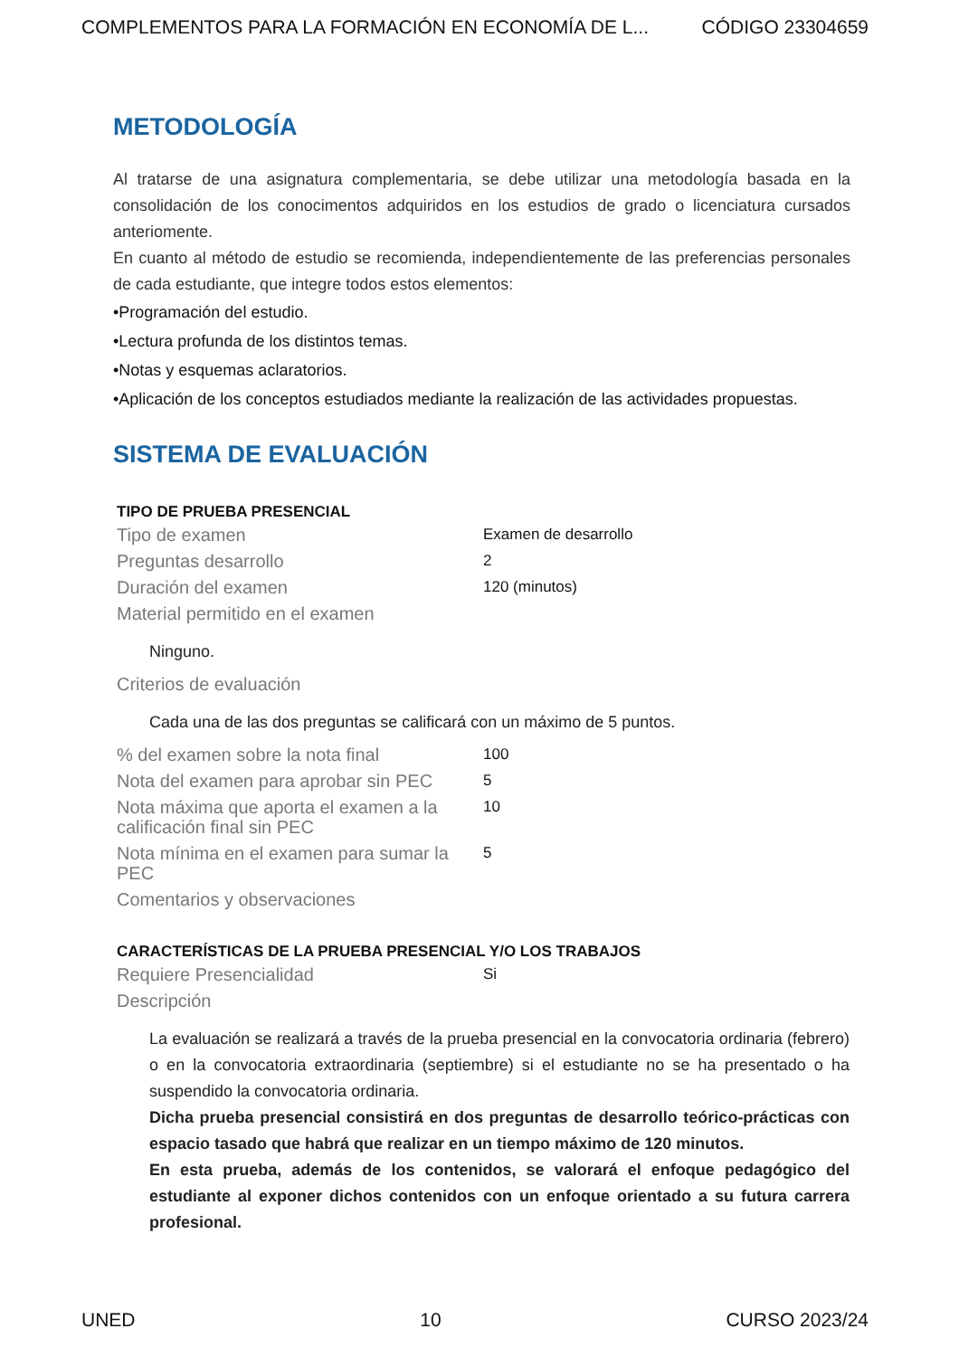COMPLEMENTOS PARA LA FORMACIÓN EN ECONOMÍA DE L... CÓDIGO 23304659
METODOLOGÍA
Al tratarse de una asignatura complementaria, se debe utilizar una metodología basada en la consolidación de los conocimentos adquiridos en los estudios de grado o licenciatura cursados anteriomente.
En cuanto al método de estudio se recomienda, independientemente de las preferencias personales de cada estudiante, que integre todos estos elementos:
•Programación del estudio.
•Lectura profunda de los distintos temas.
•Notas y esquemas aclaratorios.
•Aplicación de los conceptos estudiados mediante la realización de las actividades propuestas.
SISTEMA DE EVALUACIÓN
| TIPO DE PRUEBA PRESENCIAL | |
| --- | --- |
| Tipo de examen | Examen de desarrollo |
| Preguntas desarrollo | 2 |
| Duración del examen | 120 (minutos) |
| Material permitido en el examen | |
| Ninguno. | |
| Criterios de evaluación | |
| Cada una de las dos preguntas se calificará con un máximo de 5 puntos. | |
| % del examen sobre la nota final | 100 |
| Nota del examen para aprobar sin PEC | 5 |
| Nota máxima que aporta el examen a la calificación final sin PEC | 10 |
| Nota mínima en el examen para sumar la PEC | 5 |
| Comentarios y observaciones | |
| CARACTERÍSTICAS DE LA PRUEBA PRESENCIAL Y/O LOS TRABAJOS | |
| Requiere Presencialidad | Si |
| Descripción | |
| La evaluación se realizará a través de la prueba presencial en la convocatoria ordinaria (febrero) o en la convocatoria extraordinaria (septiembre) si el estudiante no se ha presentado o ha suspendido la convocatoria ordinaria. Dicha prueba presencial consistirá en dos preguntas de desarrollo teórico-prácticas con espacio tasado que habrá que realizar en un tiempo máximo de 120 minutos. En esta prueba, además de los contenidos, se valorará el enfoque pedagógico del estudiante al exponer dichos contenidos con un enfoque orientado a su futura carrera profesional. | |
UNED 10 CURSO 2023/24